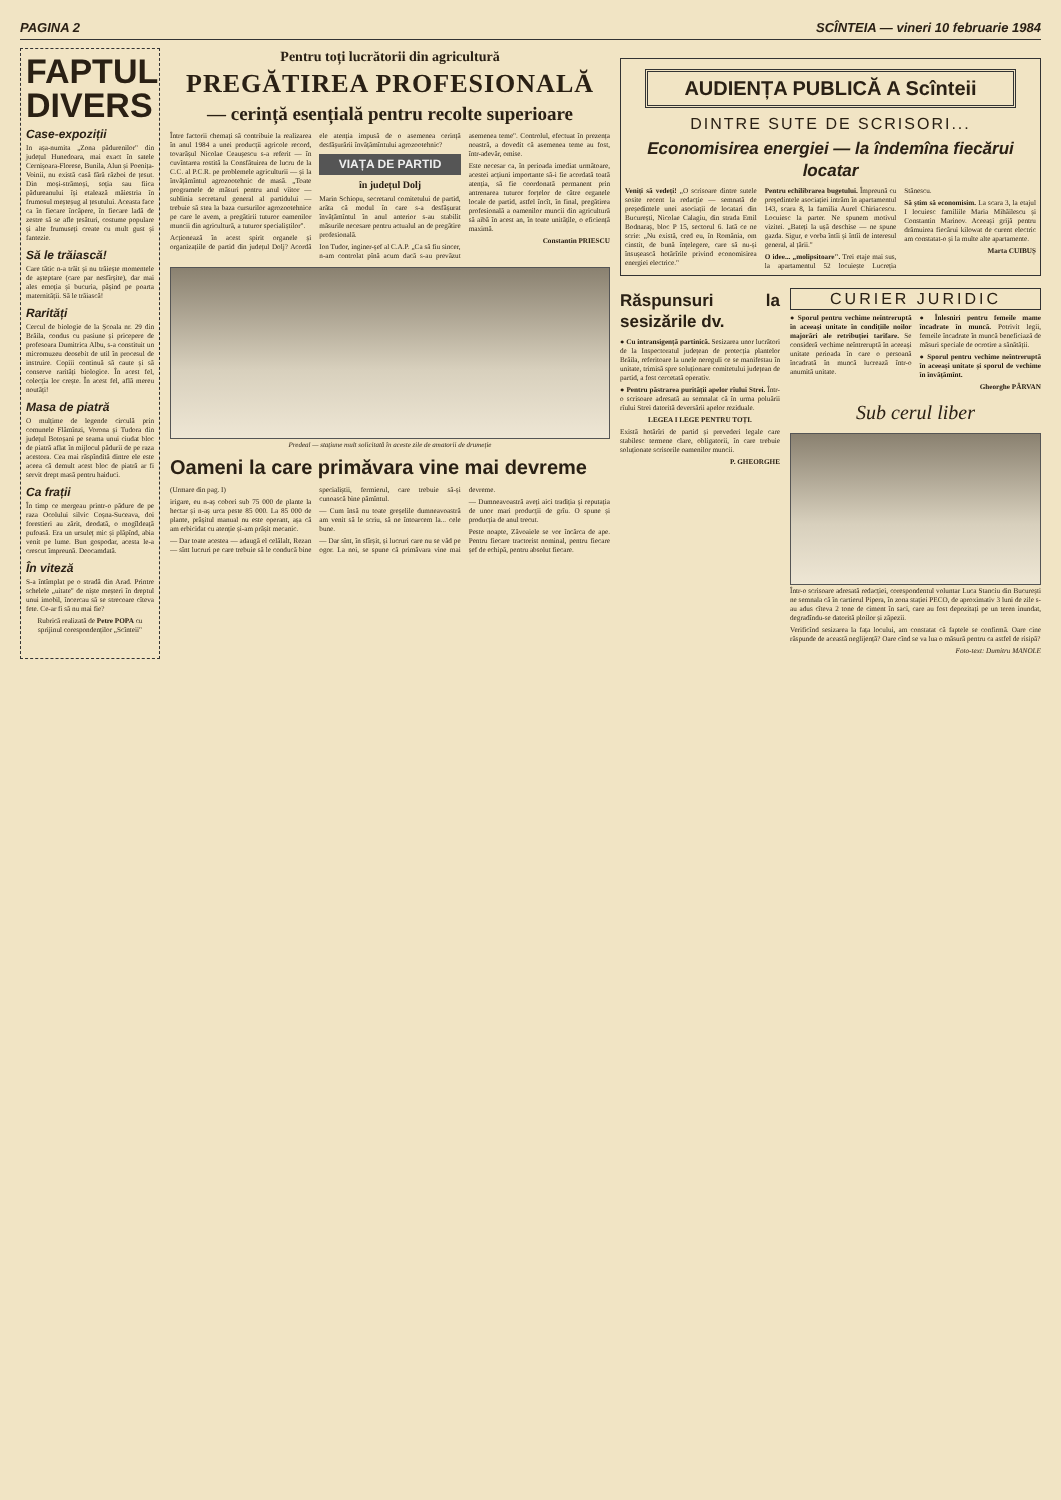PAGINA 2 SCÎNTEIA — vineri 10 februarie 1984
FAPTUL DIVERS
Case-expoziții
In așa-numita „Zona pădurenilor" din județul Hunedoara, mai exact în satele Cernișoara-Florese, Bunila, Alun și Poenița-Voinii, nu există casă fără război de țesut. Din moși-strămoși, soția sau fiica pădureanului își etalează măiestria în frumosul meșteșug al țesutului. Aceasta face ca în fiecare încăpere, în fiecare ladă de zestre să se afle țesături, costume populare și alte frumuseți create cu mult gust și fantezie.
Să le trăiască!
Care tătic n-a trăit și nu trăiește momentele de așteptare (care par nesfîrșite), dar mai ales emoția și bucuria, pășind pe poarta maternității. Să le trăiască!
Rarități
Cercul de biologie de la Școala nr. 29 din Brăila, condus cu pasiune și pricepere de profesoara Dumitrica Albu, s-a constituit un micromuzeu deosebit de util în procesul de instruire. Copiii continuă să caute și să conserve rarități biologice. În acest fel, colecția lor crește. În acest fel, află mereu noutăți!
Masa de piatră
O mulțime de legende circulă prin comunele Flămînzi, Vorona și Tudora din județul Botoșani pe seama unui ciudat bloc de piatră aflat în mijlocul pădurii de pe raza acestora. Cea mai răspîndită dintre ele este aceea că demult acest bloc de piatră ar fi servit drept masă pentru haiduci.
Ca frații
În timp ce mergeau printr-o pădure de pe raza Ocolului silvic Coșna-Suceava, doi forestieri au zărit, deodată, o mogîldeață pufoasă. Era un ursuleț mic și plăpînd, abia venit pe lume. Bun gospodar, acesta le-a crescut împreună. Deocamdată.
În viteză
S-a întîmplat pe o stradă din Arad. Printre schelele „uitate" de niște meșteri în dreptul unui imobil, încercau să se strecoare cîteva fete. Ce-ar fi să nu mai fie?
Rubrică realizată de Petre POPA cu sprijinul corespondenților „Scînteii"
Pentru toți lucrătorii din agricultură
PREGĂTIREA PROFESIONALĂ
— cerință esențială pentru recolte superioare
Între factorii chemați să contribuie la realizarea în anul 1984 a unei producții agricole record, tovarășul Nicolae Ceaușescu s-a referit — în cuvîntarea rostită la Consfătuirea de lucru de la C.C. al P.C.R. pe problemele agriculturii — și la învățămîntul agrozootehnic de masă. „Toate programele de măsuri pentru anul viitor — sublinia secretarul general al partidului — trebuie să stea la baza cursurilor agrozootehnice pe care le avem, a pregătirii tuturor oamenilor muncii din agricultură, a tuturor specialiștilor".
Acționează în acest spirit organele și organizațiile de partid din județul Dolj? Acordă ele atenția impusă de o asemenea cerință desfășurării învățămîntului agrozootehnic?
VIAȚA DE PARTID
în județul Dolj
Marin Schiopu, secretarul comitetului de partid, arăta că modul în care s-a desfășurat învățămîntul în anul anterior s-au stabilit măsurile necesare pentru actualul an de pregătire profesională.
Ion Tudor, inginer-șef al C.A.P. „Ca să fiu sincer, n-am controlat pînă acum dacă s-au prevăzut asemenea teme". Controlul, efectuat în prezența noastră, a dovedit că asemenea teme au fost, într-adevăr, omise.
Este necesar ca, în perioada imediat următoare, acestei acțiuni importante să-i fie acordată toată atenția, să fie coordonată permanent prin antrenarea tuturor forțelor de către organele locale de partid, astfel încît, în final, pregătirea profesională a oamenilor muncii din agricultură să aibă în acest an, în toate unitățile, o eficiență maximă.
Constantin PRIESCU
Predeal — stațiune mult solicitată în aceste zile de amatorii de drumeție
Oameni la care primăvara vine mai devreme
(Urmare din pag. I)
irigare, eu n-aș cobori sub 75 000 de plante la hectar și n-aș urca peste 85 000. La 85 000 de plante, prășitul manual nu este operant, așa că am erbicidat cu atenție și-am prășit mecanic.
— Dar toate acestea — adaugă el celălalt, Rezan — sînt lucruri pe care trebuie să le conducă bine specialiștii, fermierul, care trebuie să-și cunoască bine pămîntul.
— Cum însă nu toate greșelile dumneavoastră am venit să le scriu, să ne întoarcem la... cele bune.
— Dar sînt, în sfîrșit, și lucruri care nu se văd pe ogor. La noi, se spune că primăvara vine mai devreme.
— Dumneavoastră aveți aici tradiția și reputația de unor mari producții de grîu. O spune și producția de anul trecut.
Peste noapte, Zăvoaiele se vor încărca de ape. Pentru fiecare tractorist nominal, pentru fiecare șef de echipă, pentru absolut fiecare.
AUDIENȚA PUBLICĂ A Scînteii
DINTRE SUTE DE SCRISORI...
Economisirea energiei — la îndemîna fiecărui locatar
Veniți să vedeți! „O scrisoare dintre sutele sosite recent la redacție — semnată de președintele unei asociații de locatari din București, Nicolae Calagiu, din strada Emil Bodnaraș, bloc P 15, sectorul 6. Iată ce ne scrie: „Nu există, cred eu, în România, om cinstit, de bună înțelegere, care să nu-și însușească hotărîrile privind economisirea energiei electrice."
Pentru echilibrarea bugetului. Împreună cu președintele asociației intrăm în apartamentul 143, scara 8, la familia Aurel Chiriacescu. Locuiesc la parter. Ne spunem motivul vizitei. „Bateți la ușă deschise — ne spune gazda. Sigur, e vorba întîi și întîi de interesul general, al țării."
O idee... „molipsitoare". Trei etaje mai sus, la apartamentul 52 locuiește Lucreția Stănescu.
Să știm să economisim. La scara 3, la etajul I locuiesc familiile Maria Mihăilescu și Constantin Marinov. Aceeași grijă pentru drămuirea fiecărui kilowat de curent electric am constatat-o și la multe alte apartamente.
Marta CUIBUȘ
Răspunsuri la sesizările dv.
● Cu intransigență partinică. Sesizarea unor lucrători de la Inspectoratul județean de protecția plantelor Brăila, referitoare la unele nereguli ce se manifestau în unitate, trimisă spre soluționare comitetului județean de partid, a fost cercetată operativ.
● Pentru păstrarea purității apelor rîului Strei. Într-o scrisoare adresată au semnalat că în urma poluării rîului Strei datorită deversării apelor reziduale.
LEGEA I LEGE PENTRU TOȚI.
Există hotărîri de partid și prevederi legale care stabilesc termene clare, obligatorii, în care trebuie soluționate scrisorile oamenilor muncii.
P. GHEORGHE
CURIER JURIDIC
● Sporul pentru vechime neîntreruptă în aceeași unitate în condițiile noilor majorări ale retribuției tarifare. Se consideră vechime neîntreruptă în aceeași unitate perioada în care o persoană încadrată în muncă lucrează într-o anumită unitate.
● Înlesniri pentru femeile mame încadrate în muncă. Potrivit legii, femeile încadrate în muncă beneficiază de măsuri speciale de ocrotire a sănătății.
● Sporul pentru vechime neîntreruptă în aceeași unitate și sporul de vechime în învățămînt.
Gheorghe PÂRVAN
Sub cerul liber
Într-o scrisoare adresată redacției, corespondentul voluntar Luca Stanciu din București ne semnala că în cartierul Pipera, în zona stației PECO, de aproximativ 3 luni de zile s-au adus cîteva 2 tone de ciment în saci, care au fost depozitați pe un teren inundat, degradîndu-se datorită ploilor și zăpezii.
Verificînd sesizarea la fața locului, am constatat că faptele se confirmă. Oare cine răspunde de această neglijență? Oare cînd se va lua o măsură pentru ca astfel de risipă?
Foto-text: Dumitru MANOLE